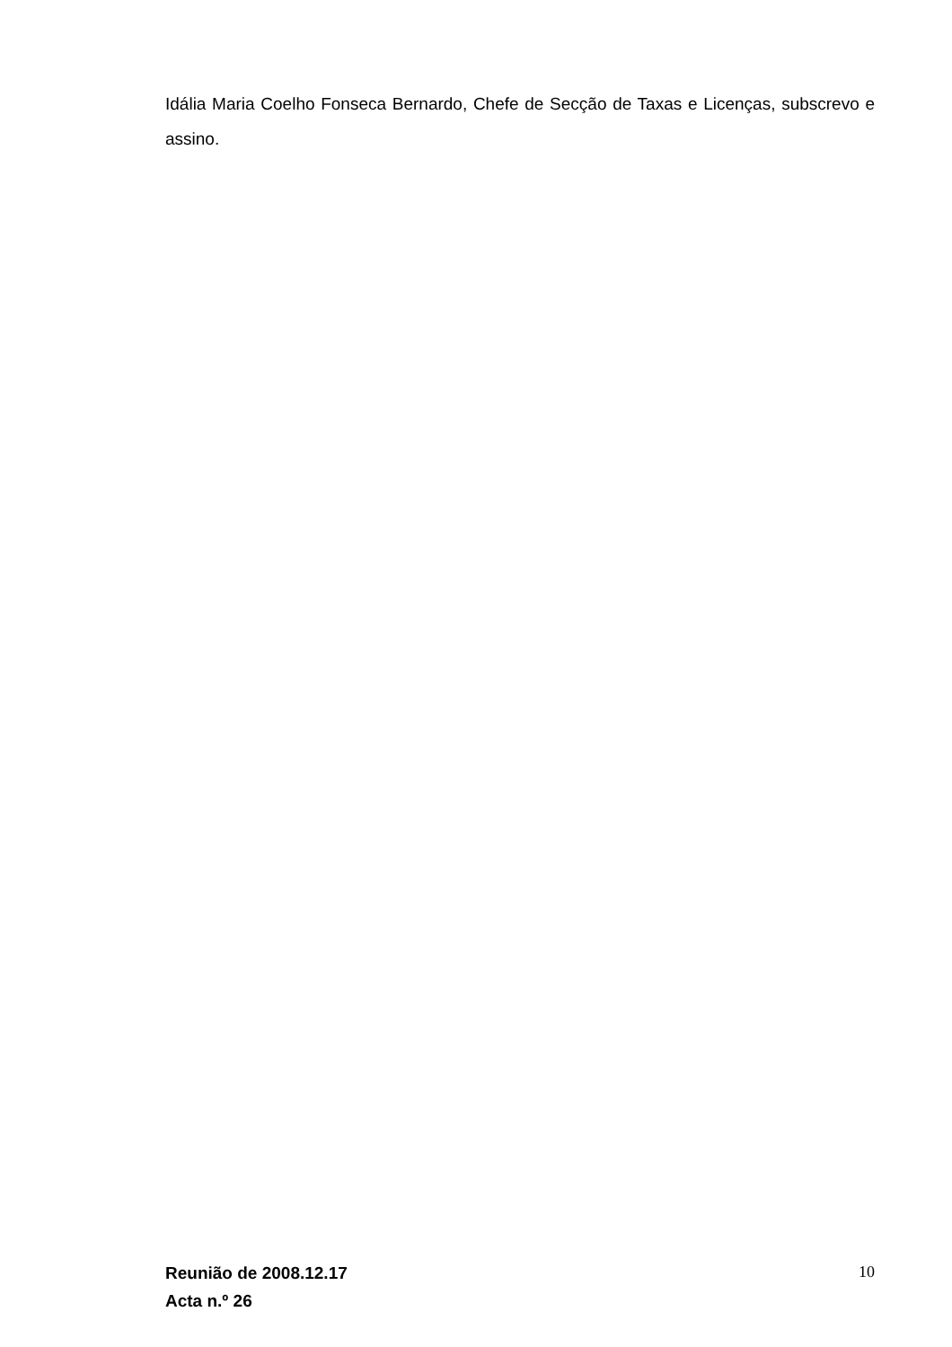Idália Maria Coelho Fonseca Bernardo, Chefe de Secção de Taxas e Licenças, subscrevo e assino.
Reunião de 2008.12.17
Acta n.º 26
10